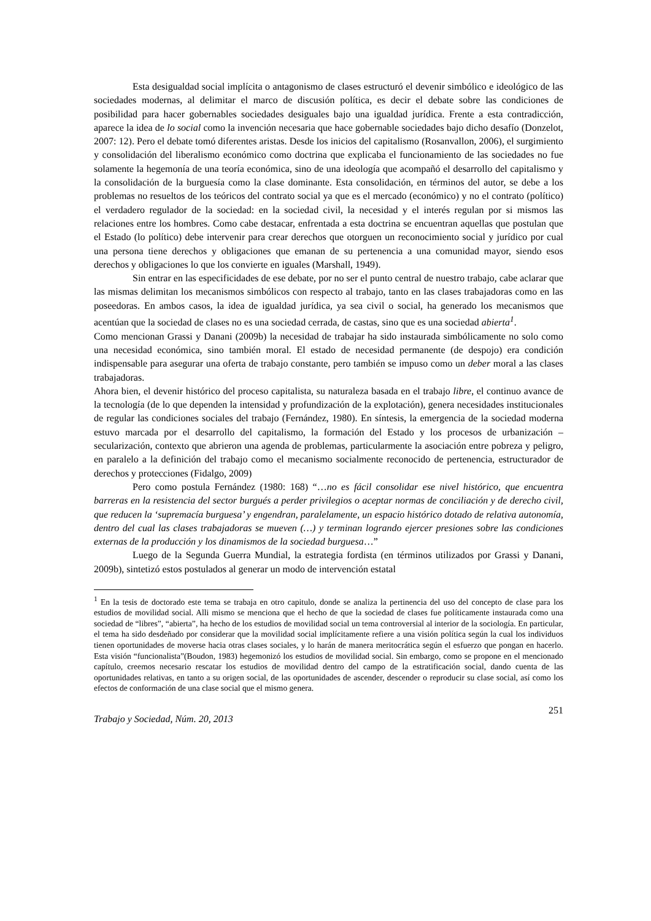Esta desigualdad social implícita o antagonismo de clases estructuró el devenir simbólico e ideológico de las sociedades modernas, al delimitar el marco de discusión política, es decir el debate sobre las condiciones de posibilidad para hacer gobernables sociedades desiguales bajo una igualdad jurídica. Frente a esta contradicción, aparece la idea de lo social como la invención necesaria que hace gobernable sociedades bajo dicho desafío (Donzelot, 2007: 12). Pero el debate tomó diferentes aristas. Desde los inicios del capitalismo (Rosanvallon, 2006), el surgimiento y consolidación del liberalismo económico como doctrina que explicaba el funcionamiento de las sociedades no fue solamente la hegemonía de una teoría económica, sino de una ideología que acompañó el desarrollo del capitalismo y la consolidación de la burguesía como la clase dominante. Esta consolidación, en términos del autor, se debe a los problemas no resueltos de los teóricos del contrato social ya que es el mercado (económico) y no el contrato (político) el verdadero regulador de la sociedad: en la sociedad civil, la necesidad y el interés regulan por si mismos las relaciones entre los hombres. Como cabe destacar, enfrentada a esta doctrina se encuentran aquellas que postulan que el Estado (lo político) debe intervenir para crear derechos que otorguen un reconocimiento social y jurídico por cual una persona tiene derechos y obligaciones que emanan de su pertenencia a una comunidad mayor, siendo esos derechos y obligaciones lo que los convierte en iguales (Marshall, 1949).
Sin entrar en las especificidades de ese debate, por no ser el punto central de nuestro trabajo, cabe aclarar que las mismas delimitan los mecanismos simbólicos con respecto al trabajo, tanto en las clases trabajadoras como en las poseedoras. En ambos casos, la idea de igualdad jurídica, ya sea civil o social, ha generado los mecanismos que acentúan que la sociedad de clases no es una sociedad cerrada, de castas, sino que es una sociedad abierta<sup>1</sup>.
Como mencionan Grassi y Danani (2009b) la necesidad de trabajar ha sido instaurada simbólicamente no solo como una necesidad económica, sino también moral. El estado de necesidad permanente (de despojo) era condición indispensable para asegurar una oferta de trabajo constante, pero también se impuso como un deber moral a las clases trabajadoras.
Ahora bien, el devenir histórico del proceso capitalista, su naturaleza basada en el trabajo libre, el continuo avance de la tecnología (de lo que dependen la intensidad y profundización de la explotación), genera necesidades institucionales de regular las condiciones sociales del trabajo (Fernández, 1980). En síntesis, la emergencia de la sociedad moderna estuvo marcada por el desarrollo del capitalismo, la formación del Estado y los procesos de urbanización – secularización, contexto que abrieron una agenda de problemas, particularmente la asociación entre pobreza y peligro, en paralelo a la definición del trabajo como el mecanismo socialmente reconocido de pertenencia, estructurador de derechos y protecciones (Fidalgo, 2009)
Pero como postula Fernández (1980: 168) “…no es fácil consolidar ese nivel histórico, que encuentra barreras en la resistencia del sector burgués a perder privilegios o aceptar normas de conciliación y de derecho civil, que reducen la ‘supremacía burguesa’ y engendran, paralelamente, un espacio histórico dotado de relativa autonomía, dentro del cual las clases trabajadoras se mueven (…) y terminan logrando ejercer presiones sobre las condiciones externas de la producción y los dinamismos de la sociedad burguesa…”
Luego de la Segunda Guerra Mundial, la estrategia fordista (en términos utilizados por Grassi y Danani, 2009b), sintetizó estos postulados al generar un modo de intervención estatal
<sup>1</sup> En la tesis de doctorado este tema se trabaja en otro capitulo, donde se analiza la pertinencia del uso del concepto de clase para los estudios de movilidad social. Alli mismo se menciona que el hecho de que la sociedad de clases fue políticamente instaurada como una sociedad de “libres”, “abierta”, ha hecho de los estudios de movilidad social un tema controversial al interior de la sociología. En particular, el tema ha sido desdeñado por considerar que la movilidad social implícitamente refiere a una visión política según la cual los individuos tienen oportunidades de moverse hacia otras clases sociales, y lo harán de manera meritocrática según el esfuerzo que pongan en hacerlo. Esta visión “funcionalista”(Boudon, 1983) hegemonizó los estudios de movilidad social. Sin embargo, como se propone en el mencionado capítulo, creemos necesario rescatar los estudios de movilidad dentro del campo de la estratificación social, dando cuenta de las oportunidades relativas, en tanto a su origen social, de las oportunidades de ascender, descender o reproducir su clase social, así como los efectos de conformación de una clase social que el mismo genera.
Trabajo y Sociedad, Núm. 20, 2013 251